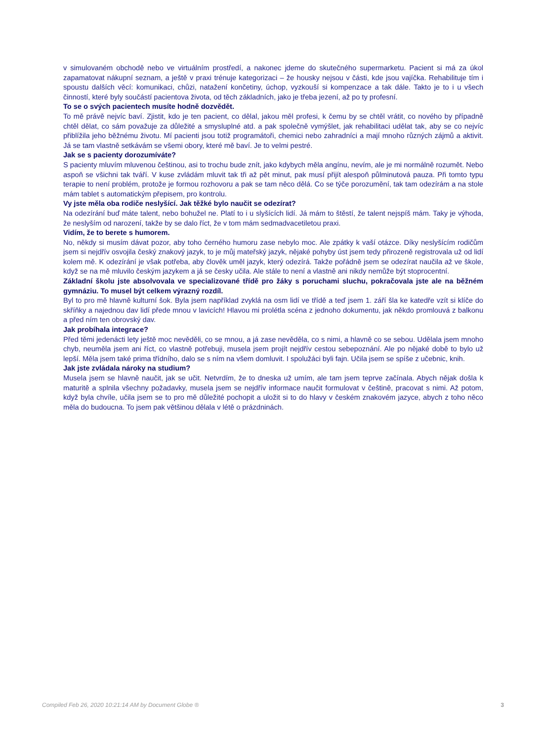v simulovaném obchodě nebo ve virtuálním prostředí, a nakonec jdeme do skutečného supermarketu. Pacient si má za úkol zapamatovat nákupní seznam, a ještě v praxi trénuje kategorizaci – že housky nejsou v části, kde jsou vajíčka. Rehabilituje tím i spoustu dalších věcí: komunikaci, chůzi, natažení končetiny, úchop, vyzkouší si kompenzace a tak dále. Takto je to i u všech činností, které byly součástí pacientova života, od těch základních, jako je třeba jezení, až po ty profesní.
To se o svých pacientech musíte hodně dozvědět.
To mě právě nejvíc baví. Zjistit, kdo je ten pacient, co dělal, jakou měl profesi, k čemu by se chtěl vrátit, co nového by případně chtěl dělat, co sám považuje za důležité a smysluplné atd. a pak společně vymýšlet, jak rehabilitaci udělat tak, aby se co nejvíc přiblížila jeho běžnému životu. Mí pacienti jsou totiž programátoři, chemici nebo zahradníci a mají mnoho různých zájmů a aktivit. Já se tam vlastně setkávám se všemi obory, které mě baví. Je to velmi pestré.
Jak se s pacienty dorozumíváte?
S pacienty mluvím mluvenou češtinou, asi to trochu bude znít, jako kdybych měla angínu, nevím, ale je mi normálně rozumět. Nebo aspoň se všichni tak tváří. V kuse zvládám mluvit tak tři až pět minut, pak musí přijít alespoň půlminutová pauza. Při tomto typu terapie to není problém, protože je formou rozhovoru a pak se tam něco dělá. Co se týče porozumění, tak tam odezírám a na stole mám tablet s automatickým přepisem, pro kontrolu.
Vy jste měla oba rodiče neslyšící. Jak těžké bylo naučit se odezírat?
Na odezírání buď máte talent, nebo bohužel ne. Platí to i u slyšících lidí. Já mám to štěstí, že talent nejspíš mám. Taky je výhoda, že neslyším od narození, takže by se dalo říct, že v tom mám sedmadvacetiletou praxi.
Vidím, že to berete s humorem.
No, někdy si musím dávat pozor, aby toho černého humoru zase nebylo moc. Ale zpátky k vaší otázce. Díky neslyšícím rodičům jsem si nejdřív osvojila český znakový jazyk, to je můj mateřský jazyk, nějaké pohyby úst jsem tedy přirozeně registrovala už od lidí kolem mě. K odezírání je však potřeba, aby člověk uměl jazyk, který odezírá. Takže pořádně jsem se odezírat naučila až ve škole, když se na mě mluvilo českým jazykem a já se česky učila. Ale stále to není a vlastně ani nikdy nemůže být stoprocentní.
Základní školu jste absolvovala ve specializované třídě pro žáky s poruchami sluchu, pokračovala jste ale na běžném gymnáziu. To musel být celkem výrazný rozdíl.
Byl to pro mě hlavně kulturní šok. Byla jsem například zvyklá na osm lidí ve třídě a teď jsem 1. září šla ke katedře vzít si klíče do skříňky a najednou dav lidí přede mnou v lavicích! Hlavou mi prolétla scéna z jednoho dokumentu, jak někdo promlouvá z balkonu a před ním ten obrovský dav.
Jak probíhala integrace?
Před těmi jedenácti lety ještě moc nevěděli, co se mnou, a já zase nevěděla, co s nimi, a hlavně co se sebou. Udělala jsem mnoho chyb, neuměla jsem ani říct, co vlastně potřebuji, musela jsem projít nejdřív cestou sebepoznání. Ale po nějaké době to bylo už lepší. Měla jsem také prima třídního, dalo se s ním na všem domluvit. I spolužáci byli fajn. Učila jsem se spíše z učebnic, knih.
Jak jste zvládala nároky na studium?
Musela jsem se hlavně naučit, jak se učit. Netvrdím, že to dneska už umím, ale tam jsem teprve začínala. Abych nějak došla k maturitě a splnila všechny požadavky, musela jsem se nejdřív informace naučit formulovat v češtině, pracovat s nimi. Až potom, když byla chvíle, učila jsem se to pro mě důležité pochopit a uložit si to do hlavy v českém znakovém jazyce, abych z toho něco měla do budoucna. To jsem pak většinou dělala v létě o prázdninách.
Compiled Feb 26, 2020 10:21:14 AM by Document Globe ® 3